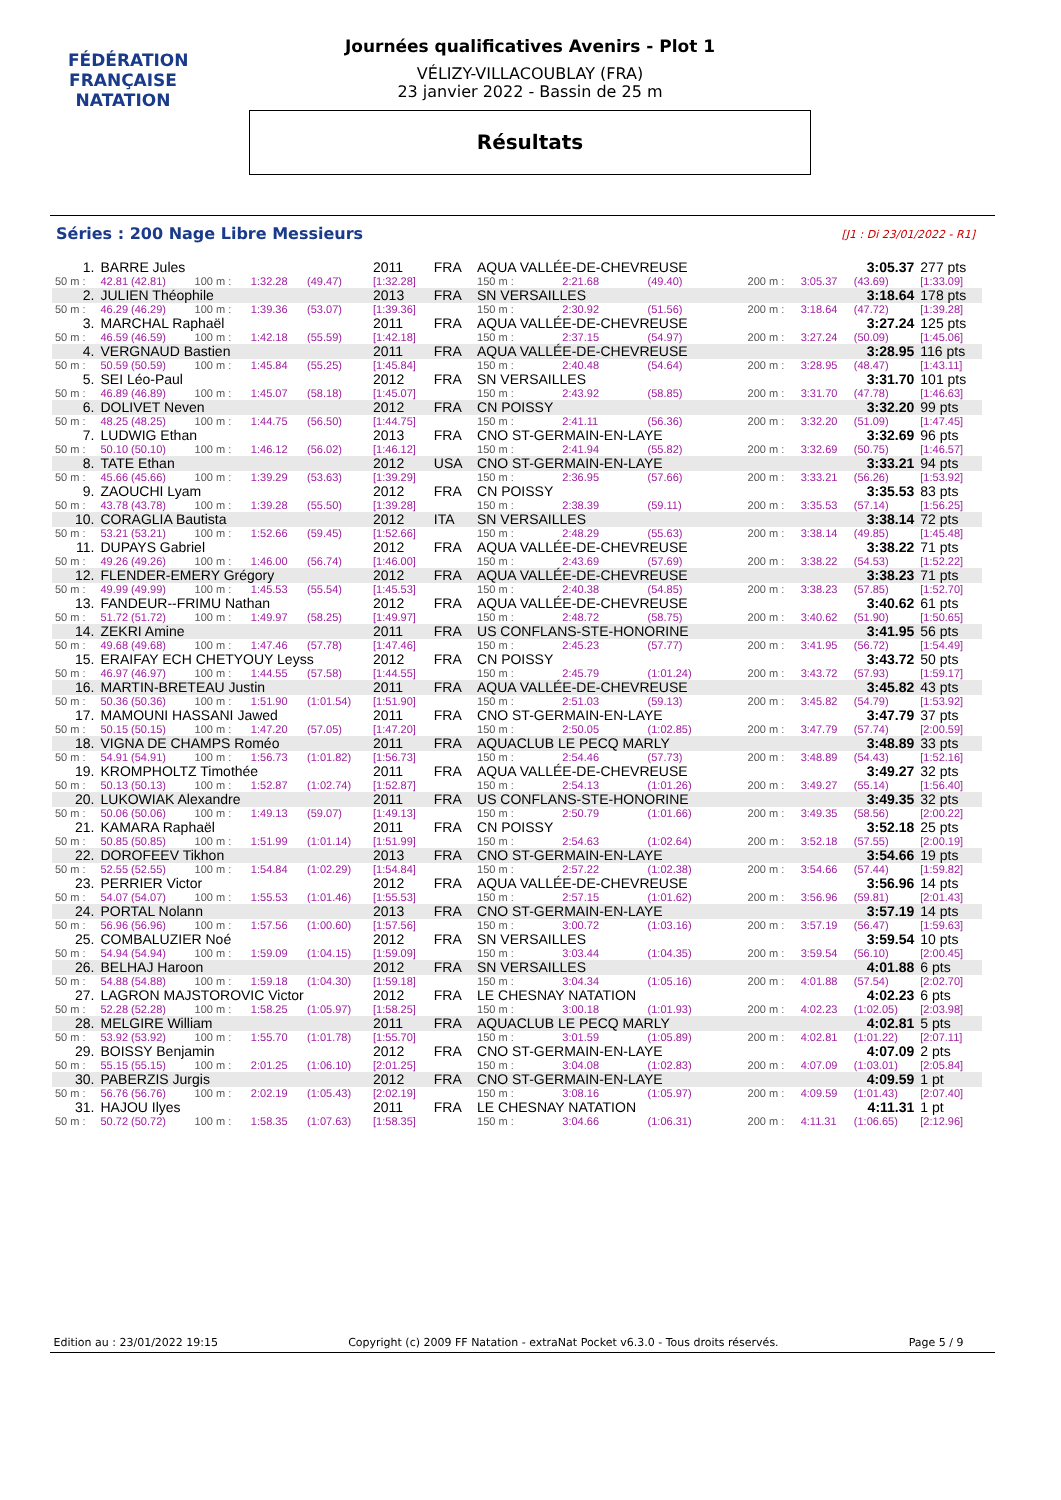FÉDÉRATION FRANÇAISE
NATATION
Journées qualificatives Avenirs - Plot 1
VÉLIZY-VILLACOUBLAY (FRA)
23 janvier 2022 - Bassin de 25 m
Résultats
Séries : 200 Nage Libre Messieurs
[J1 : Di 23/01/2022 - R1]
| 1. | BARRE Jules | | | | 2011 | FRA | AQUA VALLÉE-DE-CHEVREUSE | | | | | 3:05.37 | 277 pts |
| 50 m : | 42.81 (42.81) | 100 m : | 1:32.28 | (49.47) | [1:32.28] | | 150 m : | 2:21.68 | (49.40) | 200 m : | 3:05.37 | (43.69) | [1:33.09] |
| 2. | JULIEN Théophile | | | | 2013 | FRA | SN VERSAILLES | | | | | 3:18.64 | 178 pts |
| 50 m : | 46.29 (46.29) | 100 m : | 1:39.36 | (53.07) | [1:39.36] | | 150 m : | 2:30.92 | (51.56) | 200 m : | 3:18.64 | (47.72) | [1:39.28] |
| 3. | MARCHAL Raphaël | | | | 2011 | FRA | AQUA VALLÉE-DE-CHEVREUSE | | | | | 3:27.24 | 125 pts |
| 50 m : | 46.59 (46.59) | 100 m : | 1:42.18 | (55.59) | [1:42.18] | | 150 m : | 2:37.15 | (54.97) | 200 m : | 3:27.24 | (50.09) | [1:45.06] |
| 4. | VERGNAUD Bastien | | | | 2011 | FRA | AQUA VALLÉE-DE-CHEVREUSE | | | | | 3:28.95 | 116 pts |
| 50 m : | 50.59 (50.59) | 100 m : | 1:45.84 | (55.25) | [1:45.84] | | 150 m : | 2:40.48 | (54.64) | 200 m : | 3:28.95 | (48.47) | [1:43.11] |
| 5. | SEI Léo-Paul | | | | 2012 | FRA | SN VERSAILLES | | | | | 3:31.70 | 101 pts |
| 50 m : | 46.89 (46.89) | 100 m : | 1:45.07 | (58.18) | [1:45.07] | | 150 m : | 2:43.92 | (58.85) | 200 m : | 3:31.70 | (47.78) | [1:46.63] |
| 6. | DOLIVET Neven | | | | 2012 | FRA | CN POISSY | | | | | 3:32.20 | 99 pts |
| 50 m : | 48.25 (48.25) | 100 m : | 1:44.75 | (56.50) | [1:44.75] | | 150 m : | 2:41.11 | (56.36) | 200 m : | 3:32.20 | (51.09) | [1:47.45] |
| 7. | LUDWIG Ethan | | | | 2013 | FRA | CNO ST-GERMAIN-EN-LAYE | | | | | 3:32.69 | 96 pts |
| 50 m : | 50.10 (50.10) | 100 m : | 1:46.12 | (56.02) | [1:46.12] | | 150 m : | 2:41.94 | (55.82) | 200 m : | 3:32.69 | (50.75) | [1:46.57] |
| 8. | TATE Ethan | | | | 2012 | USA | CNO ST-GERMAIN-EN-LAYE | | | | | 3:33.21 | 94 pts |
| 50 m : | 45.66 (45.66) | 100 m : | 1:39.29 | (53.63) | [1:39.29] | | 150 m : | 2:36.95 | (57.66) | 200 m : | 3:33.21 | (56.26) | [1:53.92] |
| 9. | ZAOUCHI Lyam | | | | 2012 | FRA | CN POISSY | | | | | 3:35.53 | 83 pts |
| 50 m : | 43.78 (43.78) | 100 m : | 1:39.28 | (55.50) | [1:39.28] | | 150 m : | 2:38.39 | (59.11) | 200 m : | 3:35.53 | (57.14) | [1:56.25] |
| 10. | CORAGLIA Bautista | | | | 2012 | ITA | SN VERSAILLES | | | | | 3:38.14 | 72 pts |
| 50 m : | 53.21 (53.21) | 100 m : | 1:52.66 | (59.45) | [1:52.66] | | 150 m : | 2:48.29 | (55.63) | 200 m : | 3:38.14 | (49.85) | [1:45.48] |
| 11. | DUPAYS Gabriel | | | | 2012 | FRA | AQUA VALLÉE-DE-CHEVREUSE | | | | | 3:38.22 | 71 pts |
| 50 m : | 49.26 (49.26) | 100 m : | 1:46.00 | (56.74) | [1:46.00] | | 150 m : | 2:43.69 | (57.69) | 200 m : | 3:38.22 | (54.53) | [1:52.22] |
| 12. | FLENDER-EMERY Grégory | | | | 2012 | FRA | AQUA VALLÉE-DE-CHEVREUSE | | | | | 3:38.23 | 71 pts |
| 50 m : | 49.99 (49.99) | 100 m : | 1:45.53 | (55.54) | [1:45.53] | | 150 m : | 2:40.38 | (54.85) | 200 m : | 3:38.23 | (57.85) | [1:52.70] |
| 13. | FANDEUR--FRIMU Nathan | | | | 2012 | FRA | AQUA VALLÉE-DE-CHEVREUSE | | | | | 3:40.62 | 61 pts |
| 50 m : | 51.72 (51.72) | 100 m : | 1:49.97 | (58.25) | [1:49.97] | | 150 m : | 2:48.72 | (58.75) | 200 m : | 3:40.62 | (51.90) | [1:50.65] |
| 14. | ZEKRI Amine | | | | 2011 | FRA | US CONFLANS-STE-HONORINE | | | | | 3:41.95 | 56 pts |
| 50 m : | 49.68 (49.68) | 100 m : | 1:47.46 | (57.78) | [1:47.46] | | 150 m : | 2:45.23 | (57.77) | 200 m : | 3:41.95 | (56.72) | [1:54.49] |
| 15. | ERAIFAY ECH CHETYOUY Leyss | | | | 2012 | FRA | CN POISSY | | | | | 3:43.72 | 50 pts |
| 50 m : | 46.97 (46.97) | 100 m : | 1:44.55 | (57.58) | [1:44.55] | | 150 m : | 2:45.79 | (1:01.24) | 200 m : | 3:43.72 | (57.93) | [1:59.17] |
| 16. | MARTIN-BRETEAU Justin | | | | 2011 | FRA | AQUA VALLÉE-DE-CHEVREUSE | | | | | 3:45.82 | 43 pts |
| 50 m : | 50.36 (50.36) | 100 m : | 1:51.90 | (1:01.54) | [1:51.90] | | 150 m : | 2:51.03 | (59.13) | 200 m : | 3:45.82 | (54.79) | [1:53.92] |
| 17. | MAMOUNI HASSANI Jawed | | | | 2011 | FRA | CNO ST-GERMAIN-EN-LAYE | | | | | 3:47.79 | 37 pts |
| 50 m : | 50.15 (50.15) | 100 m : | 1:47.20 | (57.05) | [1:47.20] | | 150 m : | 2:50.05 | (1:02.85) | 200 m : | 3:47.79 | (57.74) | [2:00.59] |
| 18. | VIGNA DE CHAMPS Roméo | | | | 2011 | FRA | AQUACLUB LE PECQ MARLY | | | | | 3:48.89 | 33 pts |
| 50 m : | 54.91 (54.91) | 100 m : | 1:56.73 | (1:01.82) | [1:56.73] | | 150 m : | 2:54.46 | (57.73) | 200 m : | 3:48.89 | (54.43) | [1:52.16] |
| 19. | KROMPHOLTZ Timothée | | | | 2011 | FRA | AQUA VALLÉE-DE-CHEVREUSE | | | | | 3:49.27 | 32 pts |
| 50 m : | 50.13 (50.13) | 100 m : | 1:52.87 | (1:02.74) | [1:52.87] | | 150 m : | 2:54.13 | (1:01.26) | 200 m : | 3:49.27 | (55.14) | [1:56.40] |
| 20. | LUKOWIAK Alexandre | | | | 2011 | FRA | US CONFLANS-STE-HONORINE | | | | | 3:49.35 | 32 pts |
| 50 m : | 50.06 (50.06) | 100 m : | 1:49.13 | (59.07) | [1:49.13] | | 150 m : | 2:50.79 | (1:01.66) | 200 m : | 3:49.35 | (58.56) | [2:00.22] |
| 21. | KAMARA Raphaël | | | | 2011 | FRA | CN POISSY | | | | | 3:52.18 | 25 pts |
| 50 m : | 50.85 (50.85) | 100 m : | 1:51.99 | (1:01.14) | [1:51.99] | | 150 m : | 2:54.63 | (1:02.64) | 200 m : | 3:52.18 | (57.55) | [2:00.19] |
| 22. | DOROFEEV Tikhon | | | | 2013 | FRA | CNO ST-GERMAIN-EN-LAYE | | | | | 3:54.66 | 19 pts |
| 50 m : | 52.55 (52.55) | 100 m : | 1:54.84 | (1:02.29) | [1:54.84] | | 150 m : | 2:57.22 | (1:02.38) | 200 m : | 3:54.66 | (57.44) | [1:59.82] |
| 23. | PERRIER Victor | | | | 2012 | FRA | AQUA VALLÉE-DE-CHEVREUSE | | | | | 3:56.96 | 14 pts |
| 50 m : | 54.07 (54.07) | 100 m : | 1:55.53 | (1:01.46) | [1:55.53] | | 150 m : | 2:57.15 | (1:01.62) | 200 m : | 3:56.96 | (59.81) | [2:01.43] |
| 24. | PORTAL Nolann | | | | 2013 | FRA | CNO ST-GERMAIN-EN-LAYE | | | | | 3:57.19 | 14 pts |
| 50 m : | 56.96 (56.96) | 100 m : | 1:57.56 | (1:00.60) | [1:57.56] | | 150 m : | 3:00.72 | (1:03.16) | 200 m : | 3:57.19 | (56.47) | [1:59.63] |
| 25. | COMBALUZIER Noé | | | | 2012 | FRA | SN VERSAILLES | | | | | 3:59.54 | 10 pts |
| 50 m : | 54.94 (54.94) | 100 m : | 1:59.09 | (1:04.15) | [1:59.09] | | 150 m : | 3:03.44 | (1:04.35) | 200 m : | 3:59.54 | (56.10) | [2:00.45] |
| 26. | BELHAJ Haroon | | | | 2012 | FRA | SN VERSAILLES | | | | | 4:01.88 | 6 pts |
| 50 m : | 54.88 (54.88) | 100 m : | 1:59.18 | (1:04.30) | [1:59.18] | | 150 m : | 3:04.34 | (1:05.16) | 200 m : | 4:01.88 | (57.54) | [2:02.70] |
| 27. | LAGRON MAJSTOROVIC Victor | | | | 2012 | FRA | LE CHESNAY NATATION | | | | | 4:02.23 | 6 pts |
| 50 m : | 52.28 (52.28) | 100 m : | 1:58.25 | (1:05.97) | [1:58.25] | | 150 m : | 3:00.18 | (1:01.93) | 200 m : | 4:02.23 | (1:02.05) | [2:03.98] |
| 28. | MELGIRE William | | | | 2011 | FRA | AQUACLUB LE PECQ MARLY | | | | | 4:02.81 | 5 pts |
| 50 m : | 53.92 (53.92) | 100 m : | 1:55.70 | (1:01.78) | [1:55.70] | | 150 m : | 3:01.59 | (1:05.89) | 200 m : | 4:02.81 | (1:01.22) | [2:07.11] |
| 29. | BOISSY Benjamin | | | | 2012 | FRA | CNO ST-GERMAIN-EN-LAYE | | | | | 4:07.09 | 2 pts |
| 50 m : | 55.15 (55.15) | 100 m : | 2:01.25 | (1:06.10) | [2:01.25] | | 150 m : | 3:04.08 | (1:02.83) | 200 m : | 4:07.09 | (1:03.01) | [2:05.84] |
| 30. | PABERZIS Jurgis | | | | 2012 | FRA | CNO ST-GERMAIN-EN-LAYE | | | | | 4:09.59 | 1 pt |
| 50 m : | 56.76 (56.76) | 100 m : | 2:02.19 | (1:05.43) | [2:02.19] | | 150 m : | 3:08.16 | (1:05.97) | 200 m : | 4:09.59 | (1:01.43) | [2:07.40] |
| 31. | HAJOU Ilyes | | | | 2011 | FRA | LE CHESNAY NATATION | | | | | 4:11.31 | 1 pt |
| 50 m : | 50.72 (50.72) | 100 m : | 1:58.35 | (1:07.63) | [1:58.35] | | 150 m : | 3:04.66 | (1:06.31) | 200 m : | 4:11.31 | (1:06.65) | [2:12.96] |
Edition au : 23/01/2022 19:15 Copyright (c) 2009 FF Natation - extraNat Pocket v6.3.0 - Tous droits réservés. Page 5 / 9